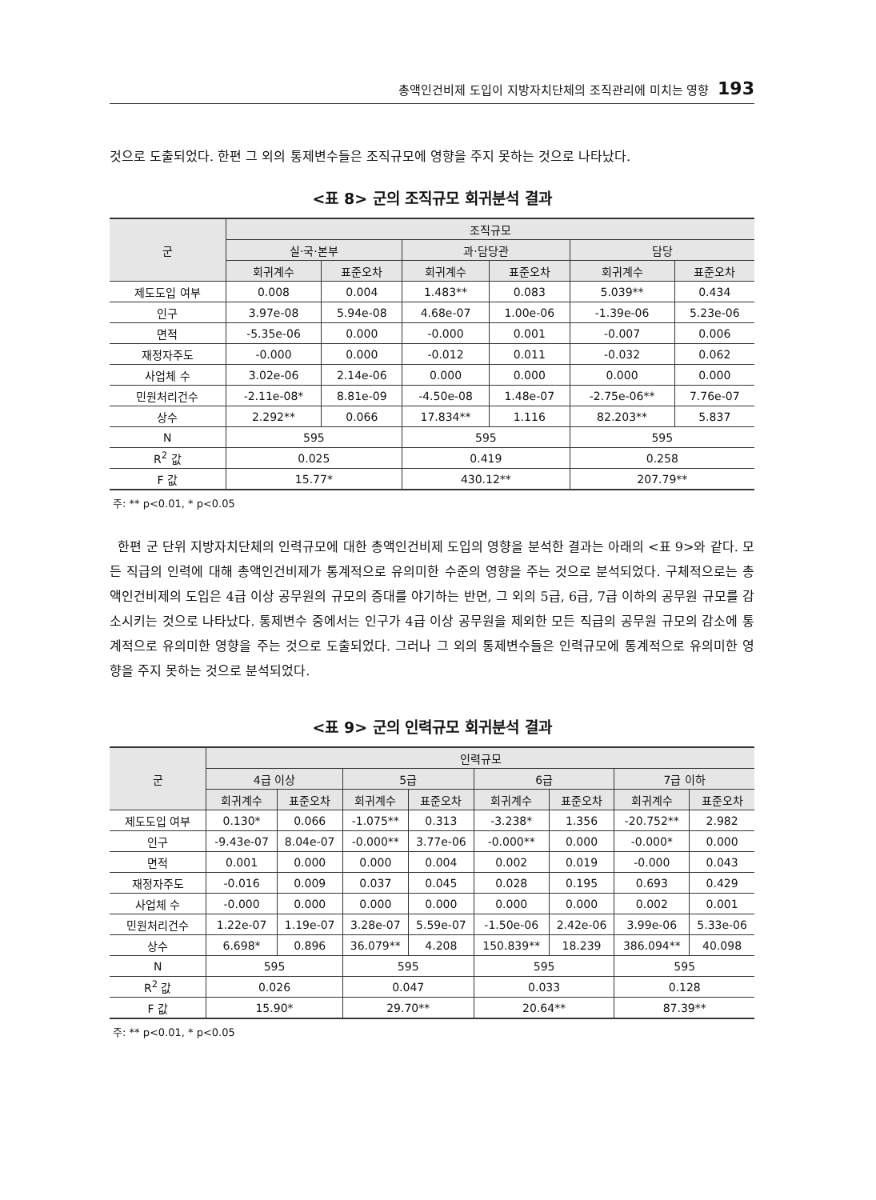총액인건비제 도입이 지방자치단체의 조직관리에 미치는 영향 193
것으로 도출되었다. 한편 그 외의 통제변수들은 조직규모에 영향을 주지 못하는 것으로 나타났다.
<표 8> 군의 조직규모 회귀분석 결과
| 군 | 조직규모 | | | | | |
| --- | --- | --- | --- | --- | --- | --- |
| | 실·국·본부 | | 과·담당관 | | 담당 | |
| | 회귀계수 | 표준오차 | 회귀계수 | 표준오차 | 회귀계수 | 표준오차 |
| 제도도입 여부 | 0.008 | 0.004 | 1.483** | 0.083 | 5.039** | 0.434 |
| 인구 | 3.97e-08 | 5.94e-08 | 4.68e-07 | 1.00e-06 | -1.39e-06 | 5.23e-06 |
| 면적 | -5.35e-06 | 0.000 | -0.000 | 0.001 | -0.007 | 0.006 |
| 재정자주도 | -0.000 | 0.000 | -0.012 | 0.011 | -0.032 | 0.062 |
| 사업체 수 | 3.02e-06 | 2.14e-06 | 0.000 | 0.000 | 0.000 | 0.000 |
| 민원처리건수 | -2.11e-08* | 8.81e-09 | -4.50e-08 | 1.48e-07 | -2.75e-06** | 7.76e-07 |
| 상수 | 2.292** | 0.066 | 17.834** | 1.116 | 82.203** | 5.837 |
| N | 595 | | 595 | | 595 | |
| R<sup>2</sup> 값 | 0.025 | | 0.419 | | 0.258 | |
| F 값 | 15.77* | | 430.12** | | 207.79** | |
주: ** p<0.01, * p<0.05
한편 군 단위 지방자치단체의 인력규모에 대한 총액인건비제 도입의 영향을 분석한 결과는 아래의 <표 9>와 같다. 모든 직급의 인력에 대해 총액인건비제가 통계적으로 유의미한 수준의 영향을 주는 것으로 분석되었다. 구체적으로는 총액인건비제의 도입은 4급 이상 공무원의 규모의 증대를 야기하는 반면, 그 외의 5급, 6급, 7급 이하의 공무원 규모를 감소시키는 것으로 나타났다. 통제변수 중에서는 인구가 4급 이상 공무원을 제외한 모든 직급의 공무원 규모의 감소에 통계적으로 유의미한 영향을 주는 것으로 도출되었다. 그러나 그 외의 통제변수들은 인력규모에 통계적으로 유의미한 영향을 주지 못하는 것으로 분석되었다.
<표 9> 군의 인력규모 회귀분석 결과
| 군 | 인력규모 | | | | | | | |
| --- | --- | --- | --- | --- | --- | --- | --- | --- |
| | 4급 이상 | | 5급 | | 6급 | | 7급 이하 | |
| | 회귀계수 | 표준오차 | 회귀계수 | 표준오차 | 회귀계수 | 표준오차 | 회귀계수 | 표준오차 |
| 제도도입 여부 | 0.130* | 0.066 | -1.075** | 0.313 | -3.238* | 1.356 | -20.752** | 2.982 |
| 인구 | -9.43e-07 | 8.04e-07 | -0.000** | 3.77e-06 | -0.000** | 0.000 | -0.000* | 0.000 |
| 면적 | 0.001 | 0.000 | 0.000 | 0.004 | 0.002 | 0.019 | -0.000 | 0.043 |
| 재정자주도 | -0.016 | 0.009 | 0.037 | 0.045 | 0.028 | 0.195 | 0.693 | 0.429 |
| 사업체 수 | -0.000 | 0.000 | 0.000 | 0.000 | 0.000 | 0.000 | 0.002 | 0.001 |
| 민원처리건수 | 1.22e-07 | 1.19e-07 | 3.28e-07 | 5.59e-07 | -1.50e-06 | 2.42e-06 | 3.99e-06 | 5.33e-06 |
| 상수 | 6.698* | 0.896 | 36.079** | 4.208 | 150.839** | 18.239 | 386.094** | 40.098 |
| N | 595 | | 595 | | 595 | | 595 | |
| R<sup>2</sup> 값 | 0.026 | | 0.047 | | 0.033 | | 0.128 | |
| F 값 | 15.90* | | 29.70** | | 20.64** | | 87.39** | |
주: ** p<0.01, * p<0.05